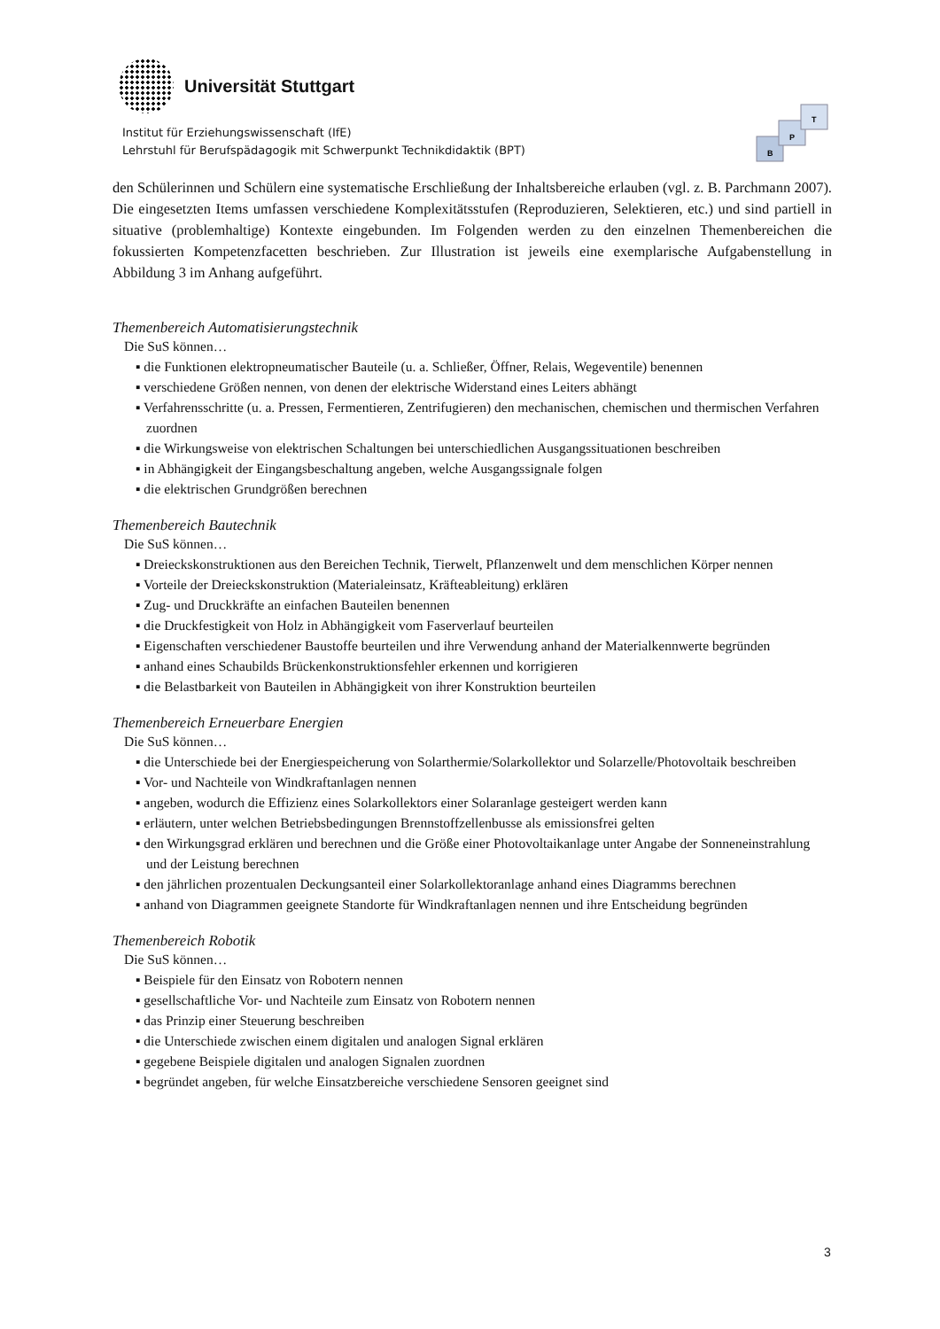Universität Stuttgart
Institut für Erziehungswissenschaft (IfE)
Lehrstuhl für Berufspädagogik mit Schwerpunkt Technikdidaktik (BPT)
B
P
T
den Schülerinnen und Schülern eine systematische Erschließung der Inhaltsbereiche erlauben (vgl. z. B. Parchmann 2007). Die eingesetzten Items umfassen verschiedene Komplexitätsstufen (Reproduzieren, Selektieren, etc.) und sind partiell in situative (problemhaltige) Kontexte eingebunden. Im Folgenden werden zu den einzelnen Themenbereichen die fokussierten Kompetenzfacetten beschrieben. Zur Illustration ist jeweils eine exemplarische Aufgabenstellung in Abbildung 3 im Anhang aufgeführt.
Themenbereich Automatisierungstechnik
Die SuS können…
▪ die Funktionen elektropneumatischer Bauteile (u. a. Schließer, Öffner, Relais, Wegeventile) benennen
▪ verschiedene Größen nennen, von denen der elektrische Widerstand eines Leiters abhängt
▪ Verfahrensschritte (u. a. Pressen, Fermentieren, Zentrifugieren) den mechanischen, chemischen und thermischen Verfahren zuordnen
▪ die Wirkungsweise von elektrischen Schaltungen bei unterschiedlichen Ausgangssituationen beschreiben
▪ in Abhängigkeit der Eingangsbeschaltung angeben, welche Ausgangssignale folgen
▪ die elektrischen Grundgrößen berechnen
Themenbereich Bautechnik
Die SuS können…
▪ Dreieckskonstruktionen aus den Bereichen Technik, Tierwelt, Pflanzenwelt und dem menschlichen Körper nennen
▪ Vorteile der Dreieckskonstruktion (Materialeinsatz, Kräfteableitung) erklären
▪ Zug- und Druckkräfte an einfachen Bauteilen benennen
▪ die Druckfestigkeit von Holz in Abhängigkeit vom Faserverlauf beurteilen
▪ Eigenschaften verschiedener Baustoffe beurteilen und ihre Verwendung anhand der Materialkennwerte begründen
▪ anhand eines Schaubilds Brückenkonstruktionsfehler erkennen und korrigieren
▪ die Belastbarkeit von Bauteilen in Abhängigkeit von ihrer Konstruktion beurteilen
Themenbereich Erneuerbare Energien
Die SuS können…
▪ die Unterschiede bei der Energiespeicherung von Solarthermie/Solarkollektor und Solarzelle/Photovoltaik beschreiben
▪ Vor- und Nachteile von Windkraftanlagen nennen
▪ angeben, wodurch die Effizienz eines Solarkollektors einer Solaranlage gesteigert werden kann
▪ erläutern, unter welchen Betriebsbedingungen Brennstoffzellenbusse als emissionsfrei gelten
▪ den Wirkungsgrad erklären und berechnen und die Größe einer Photovoltaikanlage unter Angabe der Sonneneinstrahlung und der Leistung berechnen
▪ den jährlichen prozentualen Deckungsanteil einer Solarkollektoranlage anhand eines Diagramms berechnen
▪ anhand von Diagrammen geeignete Standorte für Windkraftanlagen nennen und ihre Entscheidung begründen
Themenbereich Robotik
Die SuS können…
▪ Beispiele für den Einsatz von Robotern nennen
▪ gesellschaftliche Vor- und Nachteile zum Einsatz von Robotern nennen
▪ das Prinzip einer Steuerung beschreiben
▪ die Unterschiede zwischen einem digitalen und analogen Signal erklären
▪ gegebene Beispiele digitalen und analogen Signalen zuordnen
▪ begründet angeben, für welche Einsatzbereiche verschiedene Sensoren geeignet sind
3